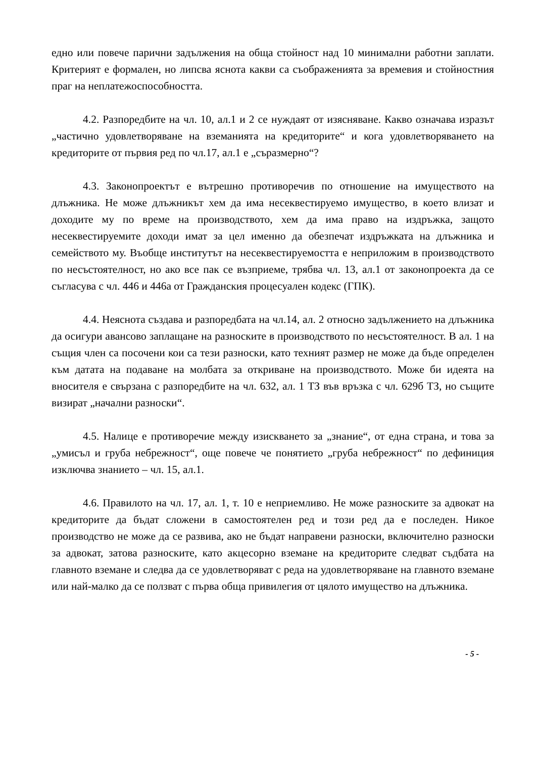едно или повече парични задължения на обща стойност над 10 минимални работни заплати. Критерият е формален, но липсва яснота какви са съображенията за времевия и стойностния праг на неплатежоспособността.
4.2. Разпоредбите на чл. 10, ал.1 и 2 се нуждаят от изясняване. Какво означава изразът „частично удовлетворяване на вземанията на кредиторите“ и кога удовлетворяването на кредиторите от първия ред по чл.17, ал.1 е „съразмерно“?
4.3. Законопроектът е вътрешно противоречив по отношение на имуществото на длъжника. Не може длъжникът хем да има несеквестируемо имущество, в което влизат и доходите му по време на производството, хем да има право на издръжка, защото несеквестируемите доходи имат за цел именно да обезпечат издръжката на длъжника и семейството му. Въобще институтът на несеквестируемостта е неприложим в производството по несъстоятелност, но ако все пак се възприеме, трябва чл. 13, ал.1 от законопроекта да се съгласува с чл. 446 и 446а от Гражданския процесуален кодекс (ГПК).
4.4. Неяснота създава и разпоредбата на чл.14, ал. 2 относно задължението на длъжника да осигури авансово заплащане на разноските в производството по несъстоятелност. В ал. 1 на същия член са посочени кои са тези разноски, като техният размер не може да бъде определен към датата на подаване на молбата за откриване на производството. Може би идеята на вносителя е свързана с разпоредбите на чл. 632, ал. 1 ТЗ във връзка с чл. 629б ТЗ, но същите визират „начални разноски“.
4.5. Налице е противоречие между изискването за „знание“, от една страна, и това за „умисъл и груба небрежност“, още повече че понятието „груба небрежност“ по дефиниция изключва знанието – чл. 15, ал.1.
4.6. Правилото на чл. 17, ал. 1, т. 10 е неприемливо. Не може разноските за адвокат на кредиторите да бъдат сложени в самостоятелен ред и този ред да е последен. Никое производство не може да се развива, ако не бъдат направени разноски, включително разноски за адвокат, затова разноските, като акцесорно вземане на кредиторите следват съдбата на главното вземане и следва да се удовлетворяват с реда на удовлетворяване на главното вземане или най-малко да се ползват с първа обща привилегия от цялото имущество на длъжника.
- 5 -